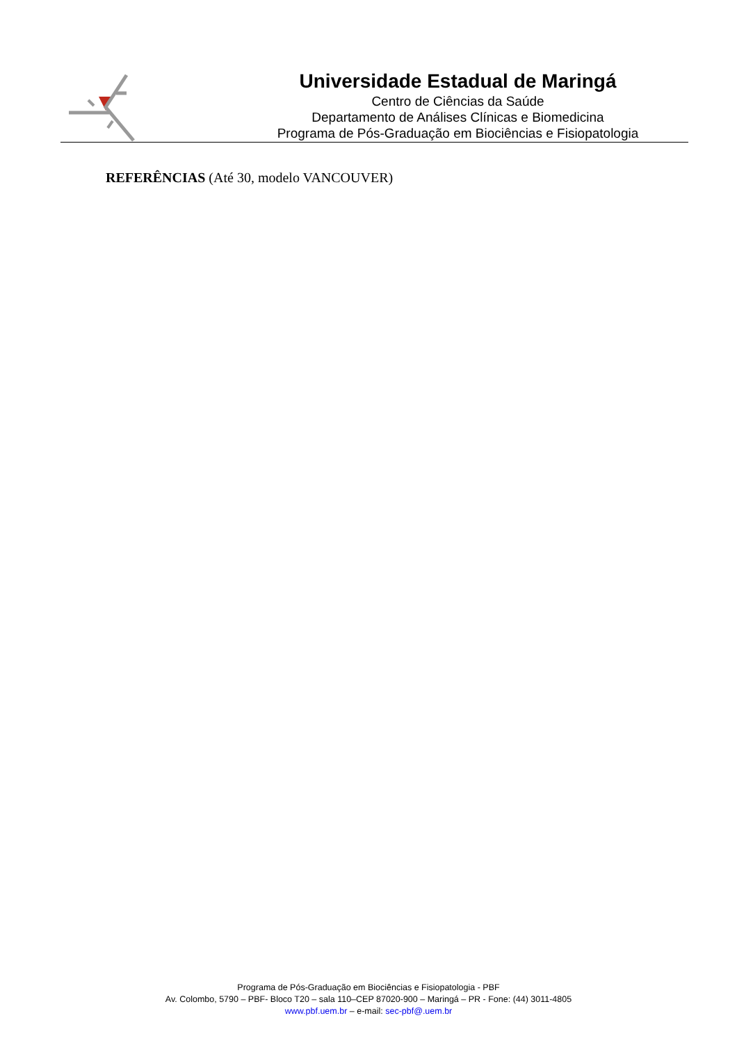Universidade Estadual de Maringá
Centro de Ciências da Saúde
Departamento de Análises Clínicas e Biomedicina
Programa de Pós-Graduação em Biociências e Fisiopatologia
REFERÊNCIAS (Até 30, modelo VANCOUVER)
Programa de Pós-Graduação em Biociências e Fisiopatologia - PBF
Av. Colombo, 5790 – PBF- Bloco T20 – sala 110–CEP 87020-900 – Maringá – PR - Fone: (44) 3011-4805
www.pbf.uem.br – e-mail: sec-pbf@.uem.br